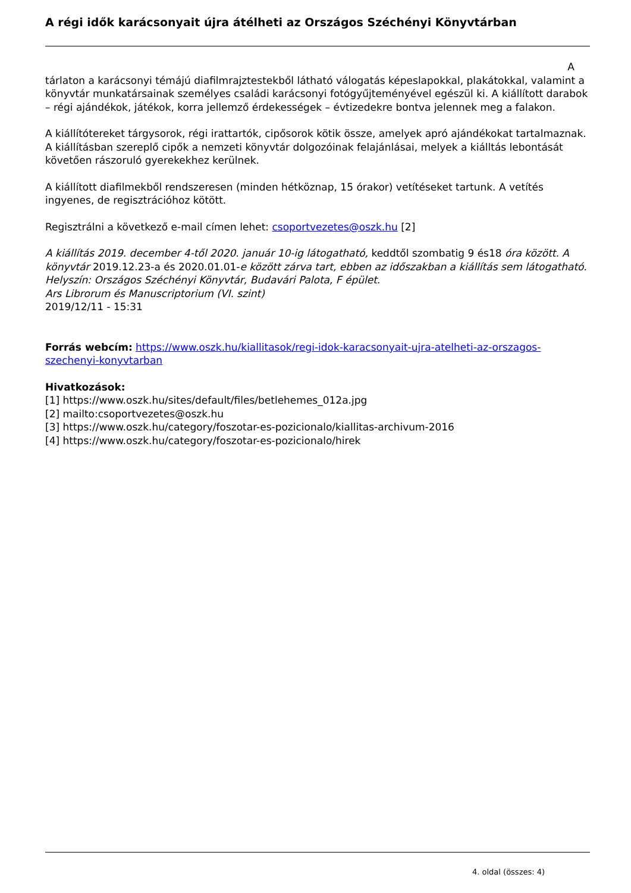A régi idők karácsonyait újra átélheti az Országos Széchényi Könyvtárban
Atárlaton a karácsonyi témájú diafilmrajztestekből látható válogatás képeslapokkal, plakátokkal, valamint a könyvtár munkatársainak személyes családi karácsonyi fotógyűjteményével egészül ki. A kiállított darabok – régi ajándékok, játékok, korra jellemző érdekességek – évtizedekre bontva jelennek meg a falakon.
A kiállítótereket tárgysorok, régi irattartók, cipősorok kötik össze, amelyek apró ajándékokat tartalmaznak. A kiállításban szereplő cipők a nemzeti könyvtár dolgozóinak felajánlásai, melyek a kiálltás lebontását követően rászoruló gyerekekhez kerülnek.
A kiállított diafilmekből rendszeresen (minden hétköznap, 15 órakor) vetítéseket tartunk. A vetítés ingyenes, de regisztrációhoz kötött.
Regisztrálni a következő e-mail címen lehet: csoportvezetes@oszk.hu [2]
A kiállítás 2019. december 4-től 2020. január 10-ig látogatható, keddtől szombatig 9 és18 óra között. A könyvtár 2019.12.23-a és 2020.01.01-e között zárva tart, ebben az időszakban a kiállítás sem látogatható.
Helyszín: Országos Széchényi Könyvtár, Budavári Palota, F épület.
Ars Librorum és Manuscriptorium (VI. szint)
2019/12/11 - 15:31
Forrás webcím: https://www.oszk.hu/kiallitasok/regi-idok-karacsonyait-ujra-atelheti-az-orszagos-szechenyi-konyvtarban
Hivatkozások:
[1] https://www.oszk.hu/sites/default/files/betlehemes_012a.jpg
[2] mailto:csoportvezetes@oszk.hu
[3] https://www.oszk.hu/category/foszotar-es-pozicionalo/kiallitas-archivum-2016
[4] https://www.oszk.hu/category/foszotar-es-pozicionalo/hirek
4. oldal (összes: 4)